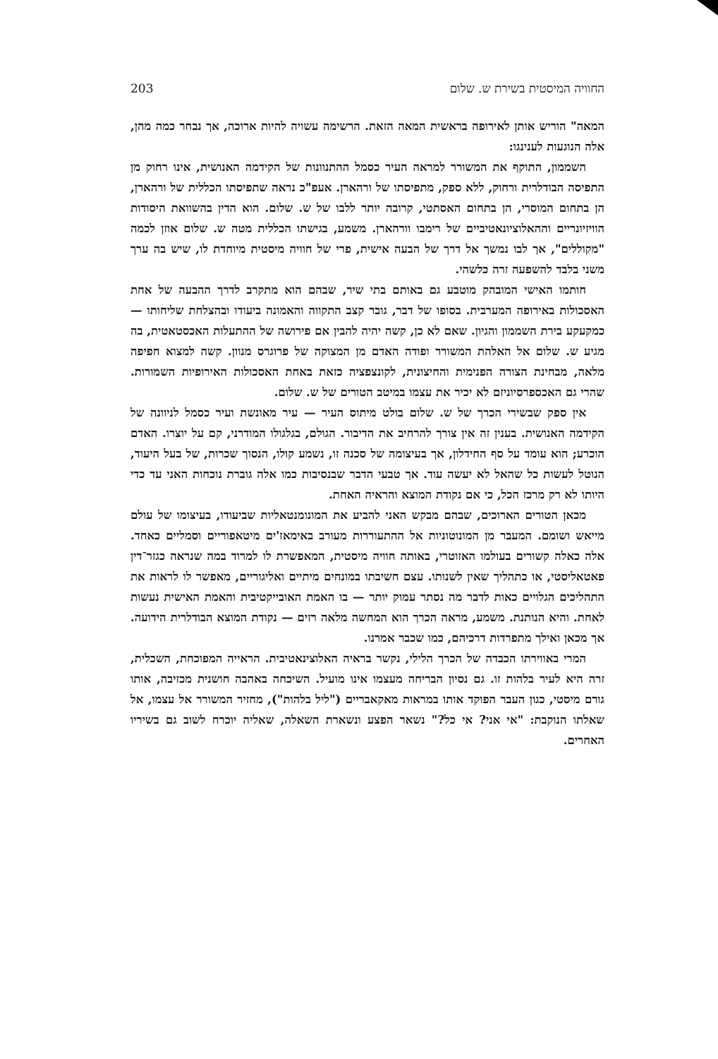החוויה המיסטית בשירת ש. שלום 203
המאה" הוריש אותן לאירופה בראשית המאה הזאת. הרשימה עשויה להיות ארוכה, אך נבחר כמה מהן, אלה הנוגעות לענינגו:
השממון, התוקף את המשורר למראה העיר כסמל ההתנוונות של הקידמה האנושית, אינו רחוק מן התפיסה הבודלרית ורחוק, ללא ספק, מתפיסתו של ורהארן. אעפ"כ נראה שתפיסתו הכללית של ורהארן, הן בתחום המוסרי, הן בתחום האסתטי, קרובה יותר ללבו של ש. שלום. הוא הדין בהשוואת היסודות הוויזיונריים וההאלוציונאטיביים של רימבו וורהארן. משמע, בגישתו הכללית מטה ש. שלום אוזן לכמה "מקוללים", אך לבו נמשך אל דרך של הבעה אישית, פרי של חוויה מיסטית מיוחדת לו, שיש בה ערך משני בלבד להשפעה זרה כלשהי.
חותמו האישי המובהק מוטבע גם באותם בתי שיר, שבהם הוא מתקרב לדרך ההבעה של אחת האסכולות באירופה המערבית. בסופו של דבר, גובר קצב התקווה והאמונה ביעודו ובהצלחת שליחותו — כמקעקע בירת השממון והגיון. שאם לא כן, קשה יהיה להבין אם פירושה של ההתעלות האכסטאטית, בה מגיע ש. שלום אל האלהת המשורר ופודה האדם מן המצוקה של פרוגרס מנוון. קשה למצוא חפיפה מלאה, מבחינת הצורה הפנימית והחיצונית, לקונצפציה כזאת באחת האסכולות האירופיות השמורות. שהרי גם האכספרסיוניזם לא יכיר את עצמו במיטב הטורים של ש. שלום.
אין ספק שבשירי הכרך של ש. שלום בולט מיתוס העיר — עיר מאונשת ועיר כסמל לניוונה של הקידמה האנושית. בענין זה אין צורך להרחיב את הדיבור. הגולם, בגלגולו המודרני, קם על יוצרו. האדם הוכרע; הוא עומד על סף החידלון, אך בעיצומה של סכנה זו, נשמע קולו, הנסוך שכרות, של בעל היעוד, הנוטל לעשות כל שהאל לא יעשה עוד. אך טבעי הדבר שבנסיבות כמו אלה גוברת נוכחות האני עד כדי היותו לא רק מרכז הכל, כי אם נקודת המוצא והראיה האחת.
מכאן הטורים הארוכים, שבהם מבקש האני להביע את המונומנטאליות שביעודו, בעיצומו של עולם מייאש ושומם. המעבר מן המונוטוניות אל ההתעוררות מעורב באימאז'ים מיטאפוריים וסמליים כאחד. אלה כאלה קשורים בעולמו האזוטרי, באותה חוויה מיסטית, המאפשרת לו למרוד במה שנראה כגזר־דין פאטאליסטי, או כתהליך שאין לשנותו. עצם חשיבתו במונחים מיתיים ואליגוריים, מאפשר לו לראות את התהליכים הגלויים כאות לדבר מה נסתר עמוק יותר — בו האמת האובייקטיבית והאמת האישית נעשות לאחת. והיא הנותנת. משמע, מראה הכרך הוא המחשה מלאה רזים — נקודת המוצא הבודלרית הידועה. אך מכאן ואילך מתפרדות דרכיהם, כמו שכבר אמרנו.
המרי באווירתו הכבדה של הכרך הלילי, נקשר בראיה האלוצינאטיבית. הראייה המפוכחת, השכלית, זרה היא לעיר בלהות זו. גם נסיון הבריחה מעצמו אינו מועיל. השיכחה באהבה חושנית מכזיבה, אותו גורם מיסטי, כגון העבר הפוקד אותו במראות מאקאבריים ("ליל בלהות"), מחזיר המשורר אל עצמו, אל שאלתו הנוקבת: "אי אני? אי כל?" נשאר הפצע ונשארת השאלה, שאליה יוכרח לשוב גם בשיריו האחרים.